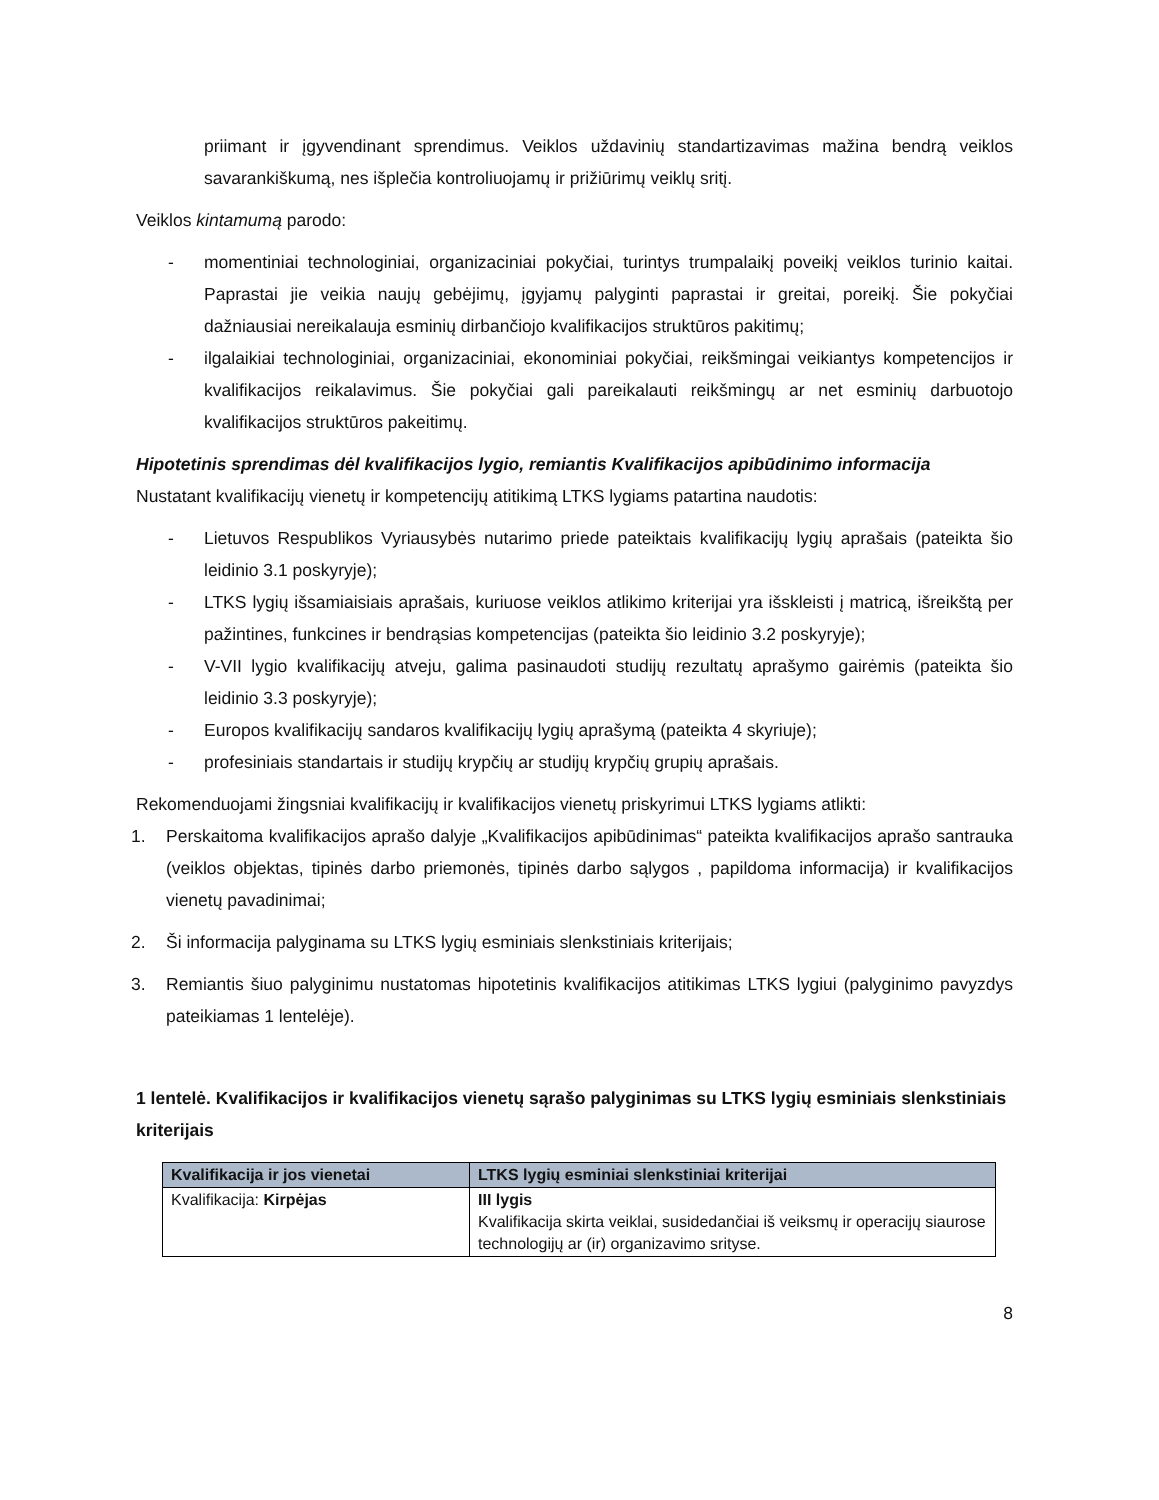priimant ir įgyvendinant sprendimus. Veiklos uždavinių standartizavimas mažina bendrą veiklos savarankiškumą, nes išplečia kontroliuojamų ir prižiūrimų veiklų sritį.
Veiklos kintamumą parodo:
- momentiniai technologiniai, organizaciniai pokyčiai, turintys trumpalaikį poveikį veiklos turinio kaitai. Paprastai jie veikia naujų gebėjimų, įgyjamų palyginti paprastai ir greitai, poreikį. Šie pokyčiai dažniausiai nereikalauja esminių dirbančiojo kvalifikacijos struktūros pakitimų;
- ilgalaikiai technologiniai, organizaciniai, ekonominiai pokyčiai, reikšmingai veikiantys kompetencijos ir kvalifikacijos reikalavimus. Šie pokyčiai gali pareikalauti reikšmingų ar net esminių darbuotojo kvalifikacijos struktūros pakeitimų.
Hipotetinis sprendimas dėl kvalifikacijos lygio, remiantis Kvalifikacijos apibūdinimo informacija
Nustatant kvalifikacijų vienetų ir kompetencijų atitikimą LTKS lygiams patartina naudotis:
- Lietuvos Respublikos Vyriausybės nutarimo priede pateiktais kvalifikacijų lygių aprašais (pateikta šio leidinio 3.1 poskyryje);
- LTKS lygių išsamiaisiais aprašais, kuriuose veiklos atlikimo kriterijai yra išskleisti į matricą, išreikštą per pažintines, funkcines ir bendrąsias kompetencijas (pateikta šio leidinio 3.2 poskyryje);
- V-VII lygio kvalifikacijų atveju, galima pasinaudoti studijų rezultatų aprašymo gairėmis (pateikta šio leidinio 3.3 poskyryje);
- Europos kvalifikacijų sandaros kvalifikacijų lygių aprašymą (pateikta 4 skyriuje);
- profesiniais standartais ir studijų krypčių ar studijų krypčių grupių aprašais.
Rekomenduojami žingsniai kvalifikacijų ir kvalifikacijos vienetų priskyrimui LTKS lygiams atlikti:
1. Perskaitoma kvalifikacijos aprašo dalyje „Kvalifikacijos apibūdinimas“ pateikta kvalifikacijos aprašo santrauka (veiklos objektas, tipinės darbo priemonės, tipinės darbo sąlygos , papildoma informacija) ir kvalifikacijos vienetų pavadinimai;
2. Ši informacija palyginama su LTKS lygių esminiais slenkstiniais kriterijais;
3. Remiantis šiuo palyginimu nustatomas hipotetinis kvalifikacijos atitikimas LTKS lygiui (palyginimo pavyzdys pateikiamas 1 lentelėje).
1 lentelė. Kvalifikacijos ir kvalifikacijos vienetų sąrašo palyginimas su LTKS lygių esminiais slenkstiniais kriterijais
| Kvalifikacija ir jos vienetai | LTKS lygių esminiai slenkstiniai kriterijai |
| --- | --- |
| Kvalifikacija: Kirpėjas | III lygis Kvalifikacija skirta veiklai, susidedančiai iš veiksmų ir operacijų siaurose technologijų ar (ir) organizavimo srityse. |
8